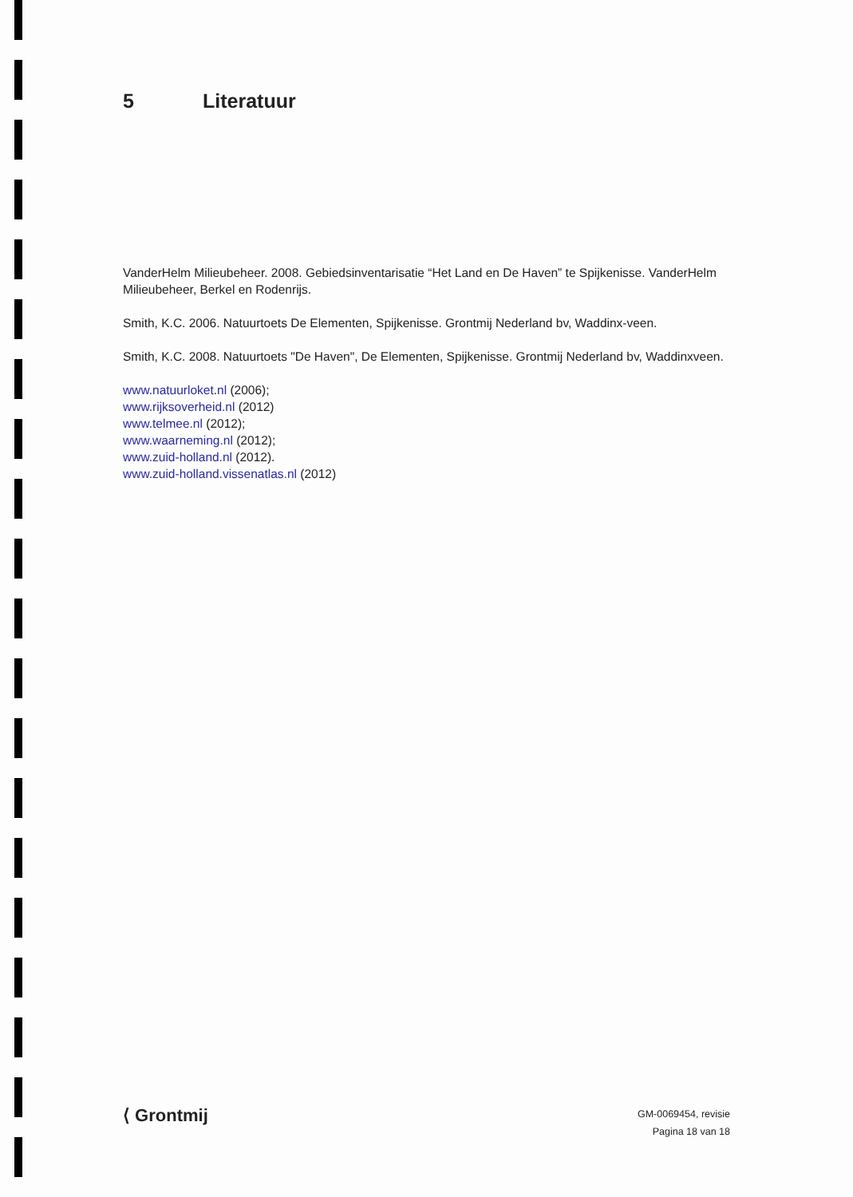5 Literatuur
VanderHelm Milieubeheer. 2008. Gebiedsinventarisatie “Het Land en De Haven” te Spijkenisse. VanderHelm Milieubeheer, Berkel en Rodenrijs.
Smith, K.C. 2006. Natuurtoets De Elementen, Spijkenisse. Grontmij Nederland bv, Waddinx-veen.
Smith, K.C. 2008. Natuurtoets "De Haven", De Elementen, Spijkenisse. Grontmij Nederland bv, Waddinxveen.
www.natuurloket.nl (2006);
www.rijksoverheid.nl (2012)
www.telmee.nl (2012);
www.waarneming.nl (2012);
www.zuid-holland.nl (2012).
www.zuid-holland.vissenatlas.nl (2012)
⟨ Grontmij
GM-0069454, revisie
Pagina 18 van 18